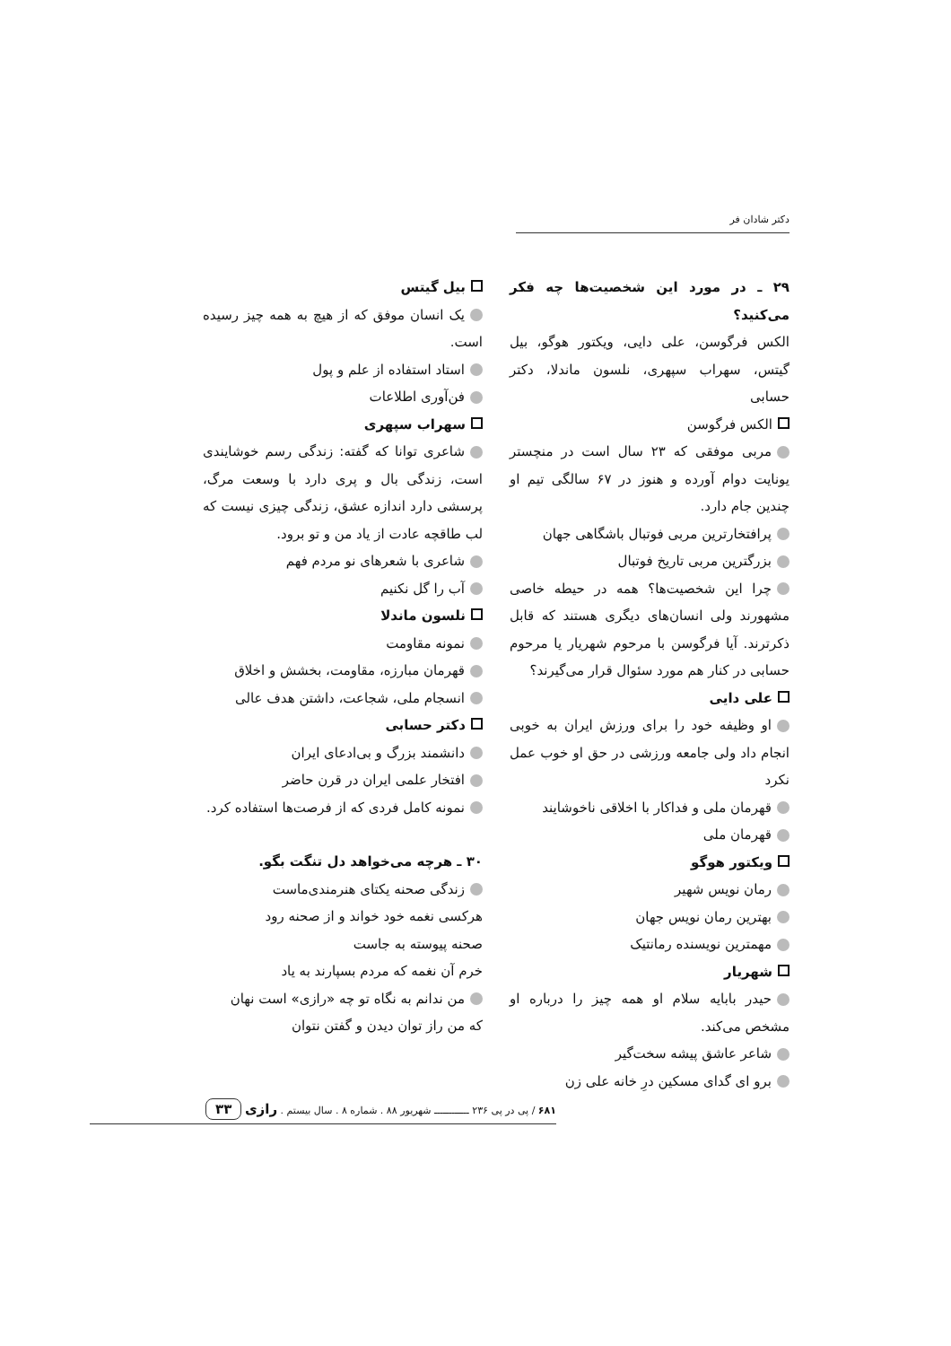دکتر شادان فر
۲۹ ـ در مورد این شخصیت‌ها چه فکر می‌کنید؟
الکس فرگوسن، علی دایی، ویکتور هوگو، بیل گیتس، سهراب سپهری، نلسون ماندلا، دکتر حسابی
الکس فرگوسن
مربی موفقی که ۲۳ سال است در منچستر یونایت دوام آورده و هنوز در ۶۷ سالگی تیم او چندین جام دارد.
پرافتخارترین مربی فوتبال باشگاهی جهان
بزرگترین مربی تاریخ فوتبال
چرا این شخصیت‌ها؟ همه در حیطه خاصی مشهورند ولی انسان‌های دیگری هستند که قابل ذکرترند. آیا فرگوسن با مرحوم شهریار یا مرحوم حسابی در کنار هم مورد سئوال قرار می‌گیرند؟
علی دایی
او وظیفه خود را برای ورزش ایران به خوبی انجام داد ولی جامعه ورزشی در حق او خوب عمل نکرد
قهرمان ملی و فداکار با اخلاقی ناخوشایند
قهرمان ملی
ویکتور هوگو
رمان نویس شهیر
بهترین رمان نویس جهان
مهمترین نویسنده رمانتیک
شهریار
حیدر بابایه سلام او همه چیز را درباره او مشخص می‌کند.
شاعر عاشق پیشه سخت‌گیر
برو ای گدای مسکین درِ خانه علی زن
بیل گیتس
یک انسان موفق که از هیچ به همه چیز رسیده است.
استاد استفاده از علم و پول
فن‌آوری اطلاعات
سهراب سپهری
شاعری توانا که گفته: زندگی رسم خوشایندی است، زندگی بال و پری دارد با وسعت مرگ، پرسشی دارد اندازه عشق، زندگی چیزی نیست که لب طاقچه عادت از یاد من و تو برود.
شاعری با شعرهای نو مردم فهم
آب را گل نکنیم
نلسون ماندلا
نمونه مقاومت
قهرمان مبارزه، مقاومت، بخشش و اخلاق
انسجام ملی، شجاعت، داشتن هدف عالی
دکتر حسابی
دانشمند بزرگ و بی‌ادعای ایران
افتخار علمی ایران در قرن حاضر
نمونه کامل فردی که از فرصت‌ها استفاده کرد.
۳۰ ـ هرچه می‌خواهد دل تنگت بگو.
زندگی صحنه یکتای هنرمندی‌ماست
هرکسی نغمه خود خواند و از صحنه رود
صحنه پیوسته به جاست
خرم آن نغمه که مردم بسپارند به یاد
من ندانم به نگاه تو چه «رازی» است نهان
که من راز توان دیدن و گفتن نتوان
۶۸۱ / پی در پی ۲۳۶ ــــــــــــ شهریور ۸۸ . شماره ۸ . سال بیستم . رازی ۳۳